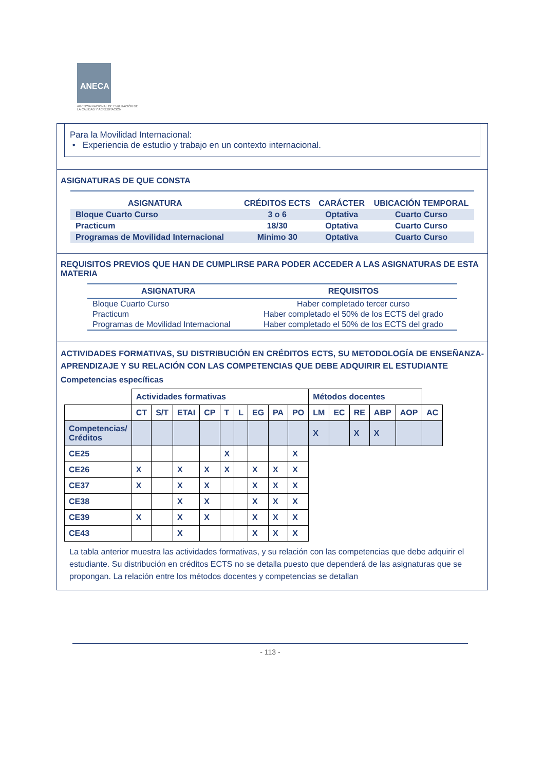ANECA
AGENCIA NACIONAL DE EVALUACIÓN DE LA CALIDAD Y ACREDITACIÓN
Para la Movilidad Internacional:
• Experiencia de estudio y trabajo en un contexto internacional.
ASIGNATURAS DE QUE CONSTA
| ASIGNATURA | CRÉDITOS ECTS | CARÁCTER | UBICACIÓN TEMPORAL |
| --- | --- | --- | --- |
| Bloque Cuarto Curso | 3 o 6 | Optativa | Cuarto Curso |
| Practicum | 18/30 | Optativa | Cuarto Curso |
| Programas de Movilidad Internacional | Minimo 30 | Optativa | Cuarto Curso |
REQUISITOS PREVIOS QUE HAN DE CUMPLIRSE PARA PODER ACCEDER A LAS ASIGNATURAS DE ESTA MATERIA
| ASIGNATURA | REQUISITOS |
| --- | --- |
| Bloque Cuarto Curso | Haber completado tercer curso |
| Practicum | Haber completado el 50% de los ECTS del grado |
| Programas de Movilidad Internacional | Haber completado el 50% de los ECTS del grado |
ACTIVIDADES FORMATIVAS, SU DISTRIBUCIÓN EN CRÉDITOS ECTS, SU METODOLOGÍA DE ENSEÑANZA-APRENDIZAJE Y SU RELACIÓN CON LAS COMPETENCIAS QUE DEBE ADQUIRIR EL ESTUDIANTE
Competencias específicas
| | Actividades formativas | | | | | | | | | Métodos docentes | | | | | |
| | CT | S/T | ETAI | CP | T | L | EG | PA | PO | LM | EC | RE | ABP | AOP | AC |
| Competencias/ Créditos | | | | | | | | | | X | | X | X | | |
| CE25 | | | | | X | | | | X | | | | | | |
| CE26 | X | | X | X | X | | X | X | X | | | | | | |
| CE37 | X | | X | X | | | X | X | X | | | | | | |
| CE38 | | | X | X | | | X | X | X | | | | | | |
| CE39 | X | | X | X | | | X | X | X | | | | | | |
| CE43 | | | X | | | | X | X | X | | | | | | |
La tabla anterior muestra las actividades formativas, y su relación con las competencias que debe adquirir el estudiante. Su distribución en créditos ECTS no se detalla puesto que dependerá de las asignaturas que se propongan. La relación entre los métodos docentes y competencias se detallan
- 113 -